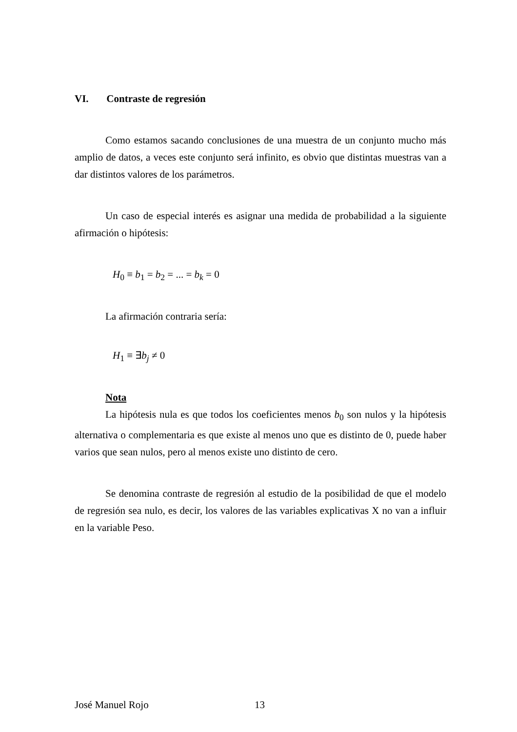VI. Contraste de regresión
Como estamos sacando conclusiones de una muestra de un conjunto mucho más amplio de datos, a veces este conjunto será infinito, es obvio que distintas muestras van a dar distintos valores de los parámetros.
Un caso de especial interés es asignar una medida de probabilidad a la siguiente afirmación o hipótesis:
H<sub>0</sub> ≡ b<sub>1</sub> = b<sub>2</sub> = ... = b<sub>k</sub> = 0
La afirmación contraria sería:
H<sub>1</sub> ≡ ∃b<sub>j</sub> ≠ 0
Nota
La hipótesis nula es que todos los coeficientes menos b<sub>0</sub> son nulos y la hipótesis alternativa o complementaria es que existe al menos uno que es distinto de 0, puede haber varios que sean nulos, pero al menos existe uno distinto de cero.
Se denomina contraste de regresión al estudio de la posibilidad de que el modelo de regresión sea nulo, es decir, los valores de las variables explicativas X no van a influir en la variable Peso.
José Manuel Rojo 13